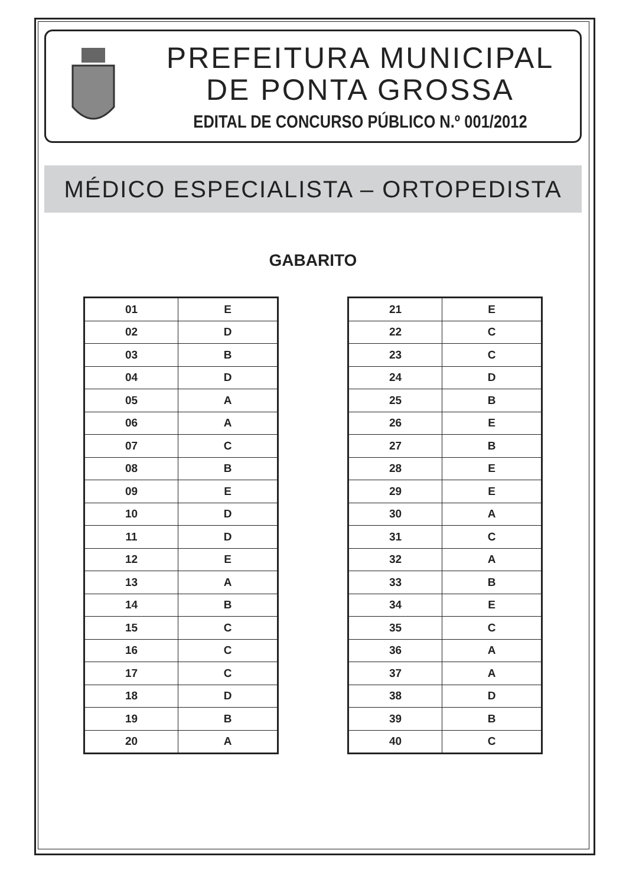PREFEITURA MUNICIPAL
DE PONTA GROSSA
EDITAL DE CONCURSO PÚBLICO N.º 001/2012
MÉDICO ESPECIALISTA – ORTOPEDISTA
GABARITO
| 01 | E |
| 02 | D |
| 03 | B |
| 04 | D |
| 05 | A |
| 06 | A |
| 07 | C |
| 08 | B |
| 09 | E |
| 10 | D |
| 11 | D |
| 12 | E |
| 13 | A |
| 14 | B |
| 15 | C |
| 16 | C |
| 17 | C |
| 18 | D |
| 19 | B |
| 20 | A |
| 21 | E |
| 22 | C |
| 23 | C |
| 24 | D |
| 25 | B |
| 26 | E |
| 27 | B |
| 28 | E |
| 29 | E |
| 30 | A |
| 31 | C |
| 32 | A |
| 33 | B |
| 34 | E |
| 35 | C |
| 36 | A |
| 37 | A |
| 38 | D |
| 39 | B |
| 40 | C |